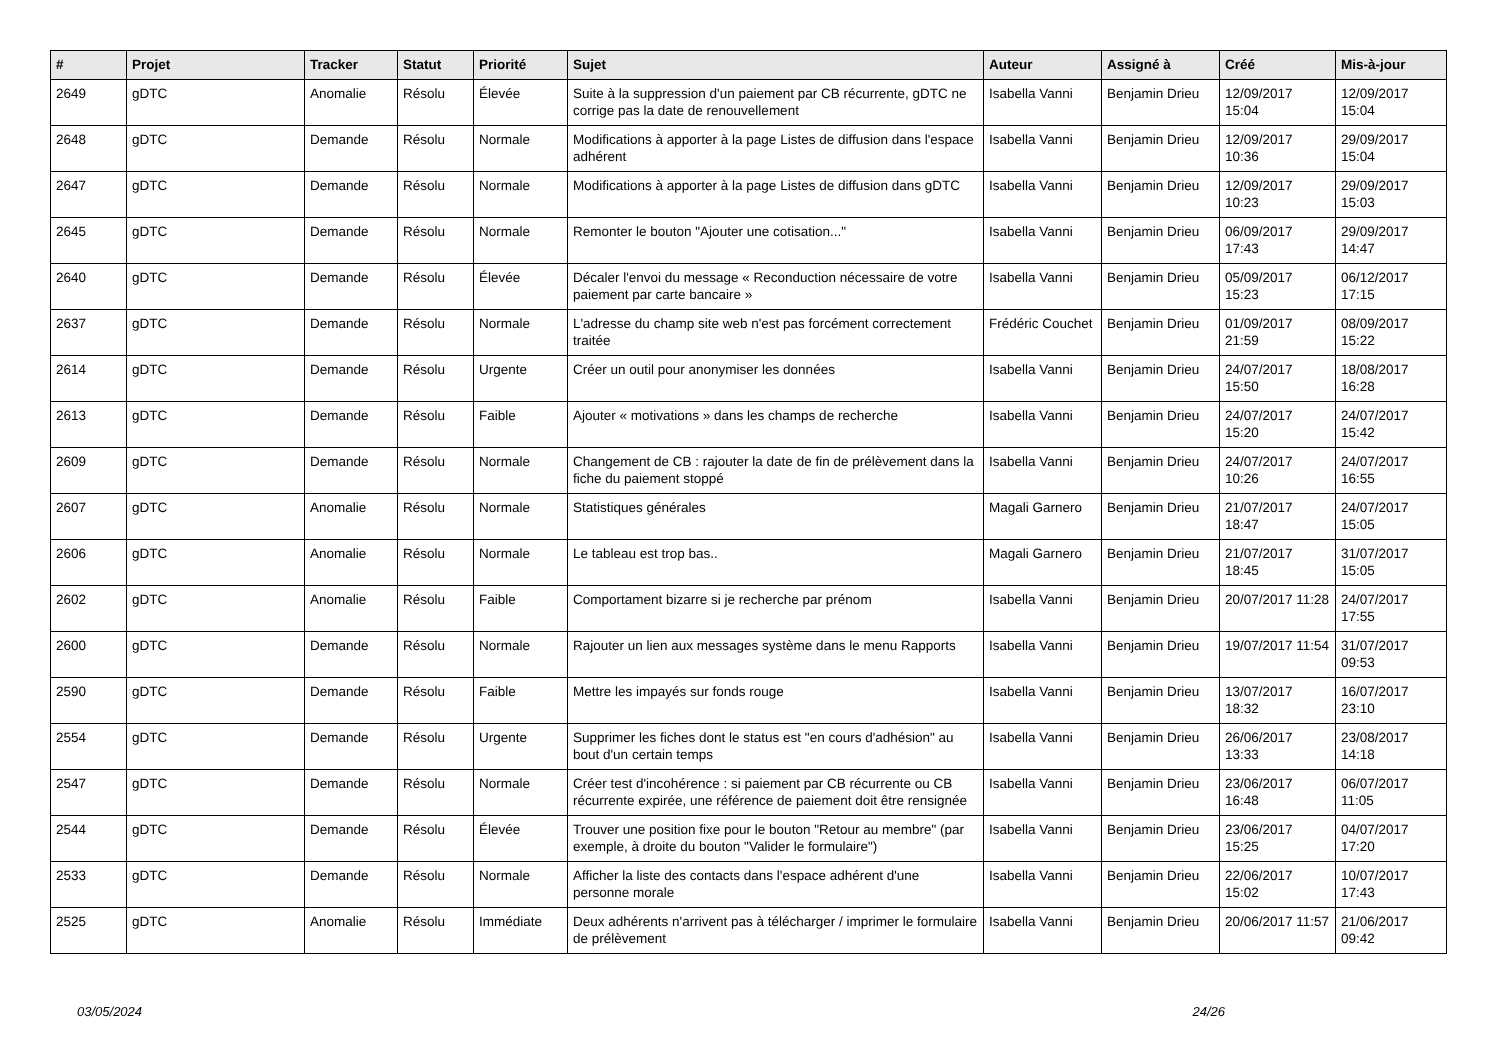| # | Projet | Tracker | Statut | Priorité | Sujet | Auteur | Assigné à | Créé | Mis-à-jour |
| --- | --- | --- | --- | --- | --- | --- | --- | --- | --- |
| 2649 | gDTC | Anomalie | Résolu | Élevée | Suite à la suppression d'un paiement par CB récurrente, gDTC ne corrige pas la date de renouvellement | Isabella Vanni | Benjamin Drieu | 12/09/2017 15:04 | 12/09/2017 15:04 |
| 2648 | gDTC | Demande | Résolu | Normale | Modifications à apporter à la page Listes de diffusion dans l'espace adhérent | Isabella Vanni | Benjamin Drieu | 12/09/2017 10:36 | 29/09/2017 15:04 |
| 2647 | gDTC | Demande | Résolu | Normale | Modifications à apporter à la page Listes de diffusion dans gDTC | Isabella Vanni | Benjamin Drieu | 12/09/2017 10:23 | 29/09/2017 15:03 |
| 2645 | gDTC | Demande | Résolu | Normale | Remonter le bouton "Ajouter une cotisation..." | Isabella Vanni | Benjamin Drieu | 06/09/2017 17:43 | 29/09/2017 14:47 |
| 2640 | gDTC | Demande | Résolu | Élevée | Décaler l'envoi du message « Reconduction nécessaire de votre paiement par carte bancaire » | Isabella Vanni | Benjamin Drieu | 05/09/2017 15:23 | 06/12/2017 17:15 |
| 2637 | gDTC | Demande | Résolu | Normale | L'adresse du champ site web n'est pas forcément correctement traitée | Frédéric Couchet | Benjamin Drieu | 01/09/2017 21:59 | 08/09/2017 15:22 |
| 2614 | gDTC | Demande | Résolu | Urgente | Créer un outil pour anonymiser les données | Isabella Vanni | Benjamin Drieu | 24/07/2017 15:50 | 18/08/2017 16:28 |
| 2613 | gDTC | Demande | Résolu | Faible | Ajouter « motivations » dans les champs de recherche | Isabella Vanni | Benjamin Drieu | 24/07/2017 15:20 | 24/07/2017 15:42 |
| 2609 | gDTC | Demande | Résolu | Normale | Changement de CB : rajouter la date de fin de prélèvement dans la fiche du paiement stoppé | Isabella Vanni | Benjamin Drieu | 24/07/2017 10:26 | 24/07/2017 16:55 |
| 2607 | gDTC | Anomalie | Résolu | Normale | Statistiques générales | Magali Garnero | Benjamin Drieu | 21/07/2017 18:47 | 24/07/2017 15:05 |
| 2606 | gDTC | Anomalie | Résolu | Normale | Le tableau est trop bas.. | Magali Garnero | Benjamin Drieu | 21/07/2017 18:45 | 31/07/2017 15:05 |
| 2602 | gDTC | Anomalie | Résolu | Faible | Comportament bizarre si je recherche par prénom | Isabella Vanni | Benjamin Drieu | 20/07/2017 11:28 | 24/07/2017 17:55 |
| 2600 | gDTC | Demande | Résolu | Normale | Rajouter un lien aux messages système dans le menu Rapports | Isabella Vanni | Benjamin Drieu | 19/07/2017 11:54 | 31/07/2017 09:53 |
| 2590 | gDTC | Demande | Résolu | Faible | Mettre les impayés sur fonds rouge | Isabella Vanni | Benjamin Drieu | 13/07/2017 18:32 | 16/07/2017 23:10 |
| 2554 | gDTC | Demande | Résolu | Urgente | Supprimer les fiches dont le status est "en cours d'adhésion" au bout d'un certain temps | Isabella Vanni | Benjamin Drieu | 26/06/2017 13:33 | 23/08/2017 14:18 |
| 2547 | gDTC | Demande | Résolu | Normale | Créer test d'incohérence : si paiement par CB récurrente ou CB récurrente expirée, une référence de paiement doit être rensignée | Isabella Vanni | Benjamin Drieu | 23/06/2017 16:48 | 06/07/2017 11:05 |
| 2544 | gDTC | Demande | Résolu | Élevée | Trouver une position fixe pour le bouton "Retour au membre" (par exemple, à droite du bouton "Valider le formulaire") | Isabella Vanni | Benjamin Drieu | 23/06/2017 15:25 | 04/07/2017 17:20 |
| 2533 | gDTC | Demande | Résolu | Normale | Afficher la liste des contacts dans l'espace adhérent d'une personne morale | Isabella Vanni | Benjamin Drieu | 22/06/2017 15:02 | 10/07/2017 17:43 |
| 2525 | gDTC | Anomalie | Résolu | Immédiate | Deux adhérents n'arrivent pas à télécharger / imprimer le formulaire de prélèvement | Isabella Vanni | Benjamin Drieu | 20/06/2017 11:57 | 21/06/2017 09:42 |
03/05/2024 24/26